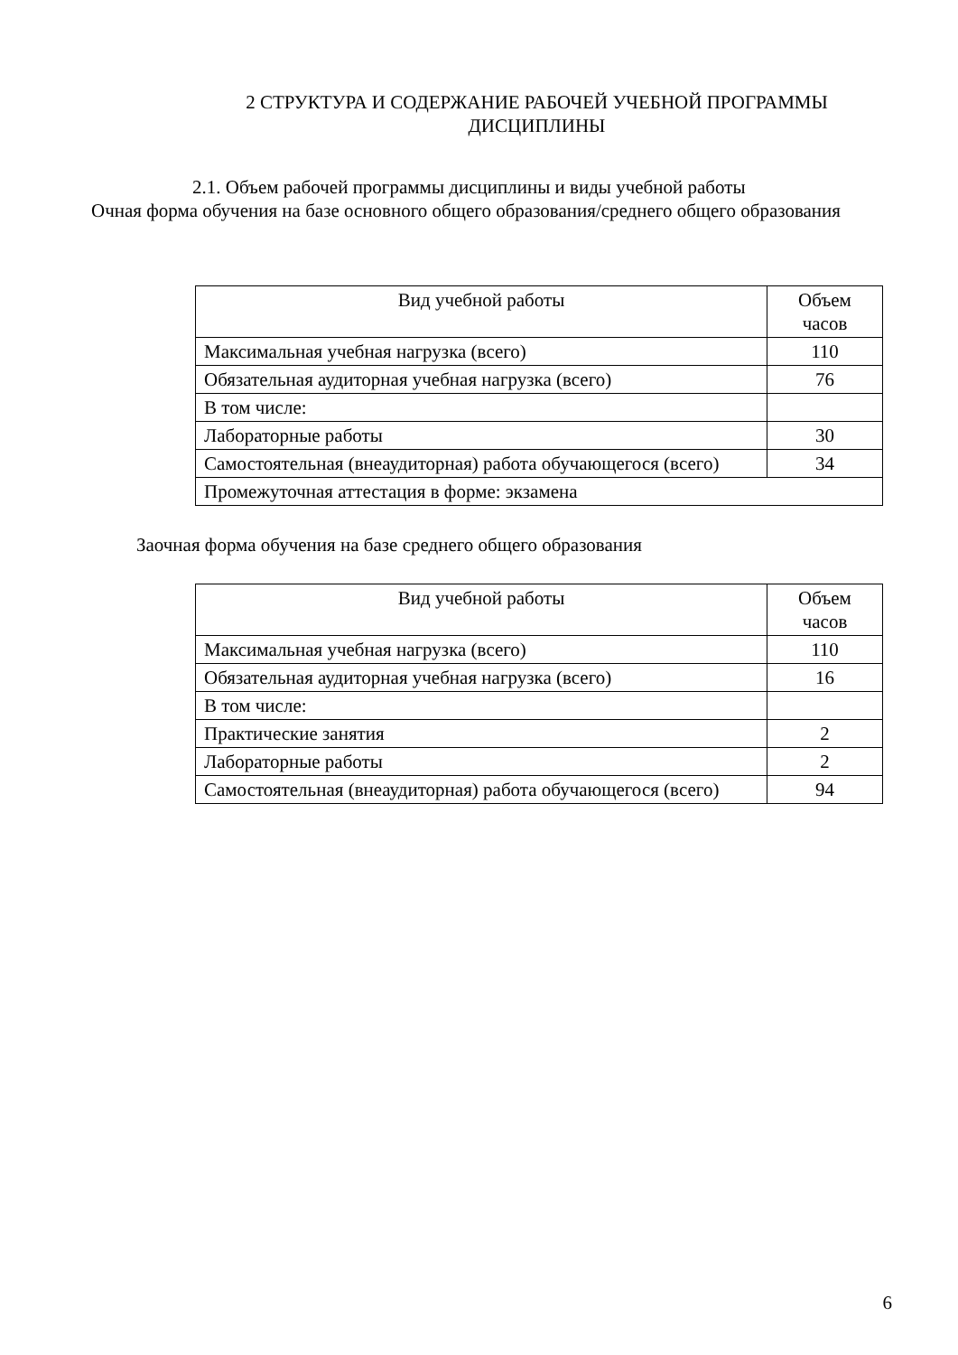2 СТРУКТУРА И СОДЕРЖАНИЕ РАБОЧЕЙ УЧЕБНОЙ ПРОГРАММЫ ДИСЦИПЛИНЫ
2.1. Объем рабочей программы дисциплины и виды учебной работы
Очная форма обучения на базе основного общего образования/среднего общего образования
| Вид учебной работы | Объем часов |
| Максимальная учебная нагрузка (всего) | 110 |
| Обязательная аудиторная учебная нагрузка (всего) | 76 |
| В том числе: | |
| Лабораторные работы | 30 |
| Самостоятельная (внеаудиторная) работа обучающегося (всего) | 34 |
| Промежуточная аттестация в форме: экзамена | |
Заочная форма обучения на базе среднего общего образования
| Вид учебной работы | Объем часов |
| Максимальная учебная нагрузка (всего) | 110 |
| Обязательная аудиторная учебная нагрузка (всего) | 16 |
| В том числе: | |
| Практические занятия | 2 |
| Лабораторные работы | 2 |
| Самостоятельная (внеаудиторная) работа обучающегося (всего) | 94 |
6